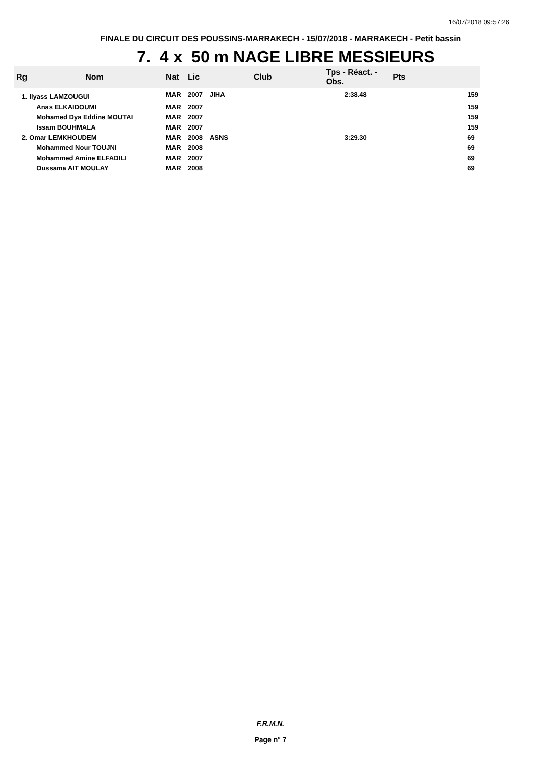16/07/2018 09:57:26
FINALE DU CIRCUIT DES POUSSINS-MARRAKECH - 15/07/2018 - MARRAKECH - Petit bassin
7. 4 x 50 m NAGE LIBRE MESSIEURS
| Rg | Nom | Nat | Lic | Club | Tps - Réact. - Obs. | Pts |
| --- | --- | --- | --- | --- | --- | --- |
| 1. Ilyass LAMZOUGUI | | MAR | 2007 | JIHA | 2:38.48 | 159 |
| | Anas ELKAIDOUMI | MAR | 2007 | | | 159 |
| | Mohamed Dya Eddine MOUTAI | MAR | 2007 | | | 159 |
| | Issam BOUHMALA | MAR | 2007 | | | 159 |
| 2. Omar LEMKHOUDEM | | MAR | 2008 | ASNS | 3:29.30 | 69 |
| | Mohammed Nour TOUJNI | MAR | 2008 | | | 69 |
| | Mohammed Amine ELFADILI | MAR | 2007 | | | 69 |
| | Oussama AIT MOULAY | MAR | 2008 | | | 69 |
F.R.M.N.
Page n° 7